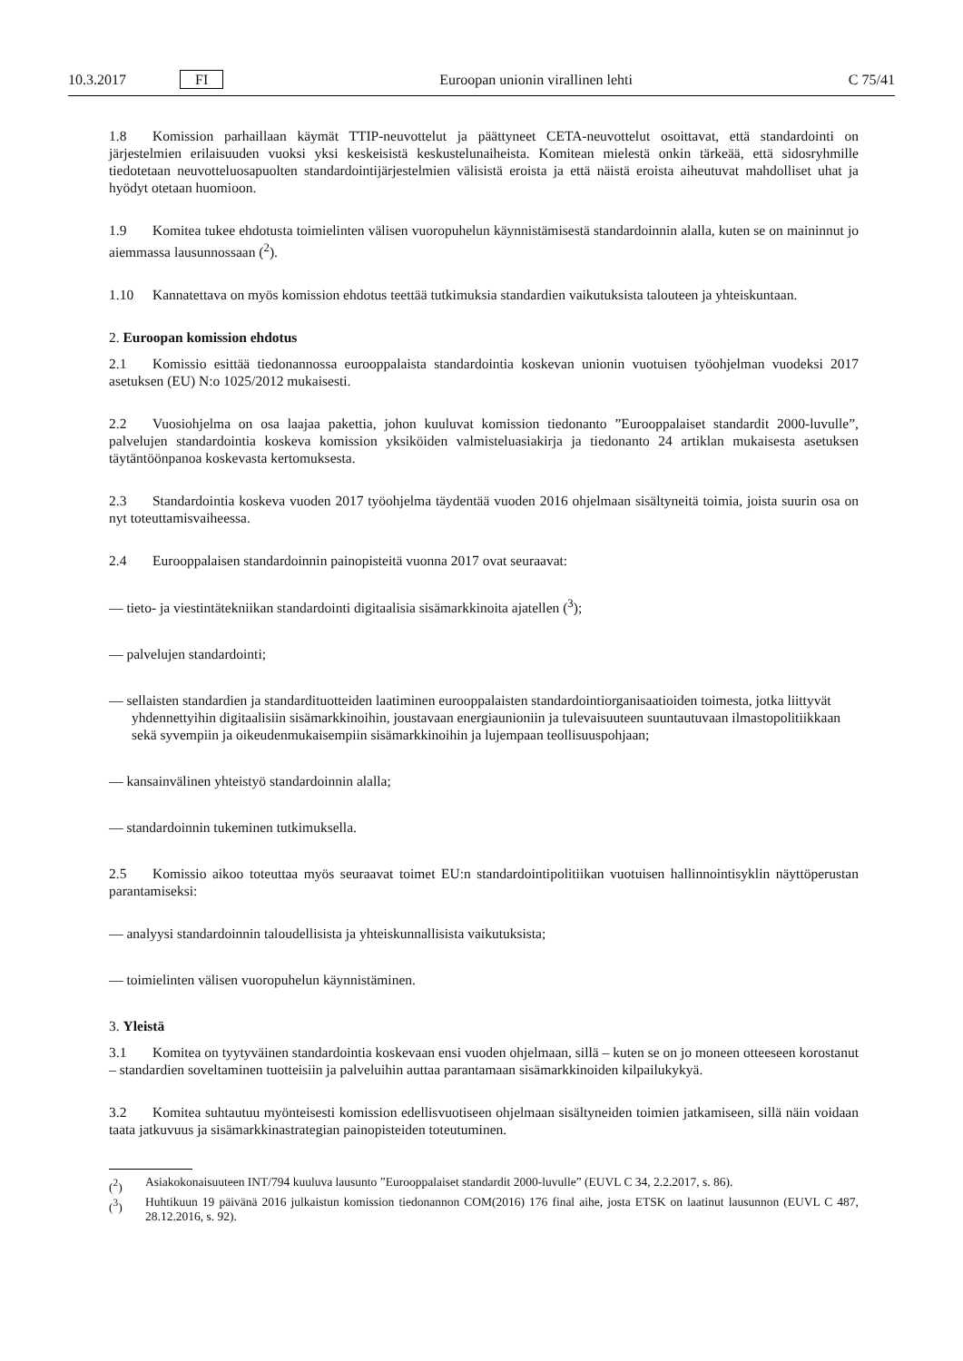10.3.2017 FI Euroopan unionin virallinen lehti C 75/41
1.8 Komission parhaillaan käymät TTIP-neuvottelut ja päättyneet CETA-neuvottelut osoittavat, että standardointi on järjestelmien erilaisuuden vuoksi yksi keskeisistä keskustelunaiheista. Komitean mielestä onkin tärkeää, että sidosryhmille tiedotetaan neuvotteluosapuolten standardointijärjestelmien välisistä eroista ja että näistä eroista aiheutuvat mahdolliset uhat ja hyödyt otetaan huomioon.
1.9 Komitea tukee ehdotusta toimielinten välisen vuoropuhelun käynnistämisestä standardoinnin alalla, kuten se on maininnut jo aiemmassa lausunnossaan (<sup>2</sup>).
1.10 Kannatettava on myös komission ehdotus teettää tutkimuksia standardien vaikutuksista talouteen ja yhteiskuntaan.
2. Euroopan komission ehdotus
2.1 Komissio esittää tiedonannossa eurooppalaista standardointia koskevan unionin vuotuisen työohjelman vuodeksi 2017 asetuksen (EU) N:o 1025/2012 mukaisesti.
2.2 Vuosiohjelma on osa laajaa pakettia, johon kuuluvat komission tiedonanto ”Eurooppalaiset standardit 2000-luvulle”, palvelujen standardointia koskeva komission yksiköiden valmisteluasiakirja ja tiedonanto 24 artiklan mukaisesta asetuksen täytäntöönpanoa koskevasta kertomuksesta.
2.3 Standardointia koskeva vuoden 2017 työohjelma täydentää vuoden 2016 ohjelmaan sisältyneitä toimia, joista suurin osa on nyt toteuttamisvaiheessa.
2.4 Eurooppalaisen standardoinnin painopisteitä vuonna 2017 ovat seuraavat:
— tieto- ja viestintätekniikan standardointi digitaalisia sisämarkkinoita ajatellen (<sup>3</sup>);
— palvelujen standardointi;
— sellaisten standardien ja standardituotteiden laatiminen eurooppalaisten standardointiorganisaatioiden toimesta, jotka liittyvät yhdennettyihin digitaalisiin sisämarkkinoihin, joustavaan energiaunioniin ja tulevaisuuteen suuntautuvaan ilmastopolitiikkaan sekä syvempiin ja oikeudenmukaisempiin sisämarkkinoihin ja lujempaan teollisuuspohjaan;
— kansainvälinen yhteistyö standardoinnin alalla;
— standardoinnin tukeminen tutkimuksella.
2.5 Komissio aikoo toteuttaa myös seuraavat toimet EU:n standardointipolitiikan vuotuisen hallinnointisyklin näyttöperustan parantamiseksi:
— analyysi standardoinnin taloudellisista ja yhteiskunnallisista vaikutuksista;
— toimielinten välisen vuoropuhelun käynnistäminen.
3. Yleistä
3.1 Komitea on tyytyväinen standardointia koskevaan ensi vuoden ohjelmaan, sillä – kuten se on jo moneen otteeseen korostanut – standardien soveltaminen tuotteisiin ja palveluihin auttaa parantamaan sisämarkkinoiden kilpailukykyä.
3.2 Komitea suhtautuu myönteisesti komission edellisvuotiseen ohjelmaan sisältyneiden toimien jatkamiseen, sillä näin voidaan taata jatkuvuus ja sisämarkkinastrategian painopisteiden toteutuminen.
(<sup>2</sup>) Asiakokonaisuuteen INT/794 kuuluva lausunto ”Eurooppalaiset standardit 2000-luvulle” (EUVL C 34, 2.2.2017, s. 86).
(<sup>3</sup>) Huhtikuun 19 päivänä 2016 julkaistun komission tiedonannon COM(2016) 176 final aihe, josta ETSK on laatinut lausunnon (EUVL C 487, 28.12.2016, s. 92).